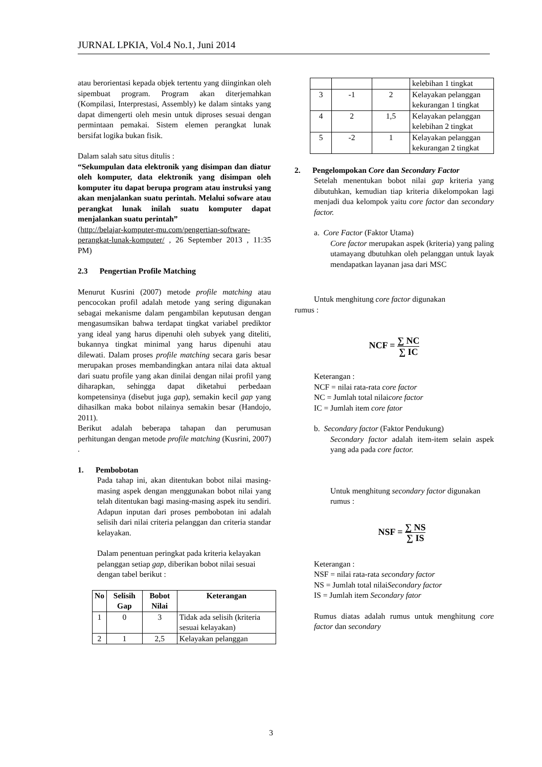JURNAL LPKIA, Vol.4 No.1, Juni 2014
atau berorientasi kepada objek tertentu yang diinginkan oleh sipembuat program. Program akan diterjemahkan (Kompilasi, Interprestasi, Assembly) ke dalam sintaks yang dapat dimengerti oleh mesin untuk diproses sesuai dengan permintaan pemakai. Sistem elemen perangkat lunak bersifat logika bukan fisik.
Dalam salah satu situs ditulis :
“Sekumpulan data elektronik yang disimpan dan diatur oleh komputer, data elektronik yang disimpan oleh komputer itu dapat berupa program atau instruksi yang akan menjalankan suatu perintah. Melalui sofware atau perangkat lunak inilah suatu komputer dapat menjalankan suatu perintah”
(http://belajar-komputer-mu.com/pengertian-software-perangkat-lunak-komputer/ , 26 September 2013 , 11:35 PM)
2.3 Pengertian Profile Matching
Menurut Kusrini (2007) metode profile matching atau pencocokan profil adalah metode yang sering digunakan sebagai mekanisme dalam pengambilan keputusan dengan mengasumsikan bahwa terdapat tingkat variabel prediktor yang ideal yang harus dipenuhi oleh subyek yang diteliti, bukannya tingkat minimal yang harus dipenuhi atau dilewati. Dalam proses profile matching secara garis besar merupakan proses membandingkan antara nilai data aktual dari suatu profile yang akan dinilai dengan nilai profil yang diharapkan, sehingga dapat diketahui perbedaan kompetensinya (disebut juga gap), semakin kecil gap yang dihasilkan maka bobot nilainya semakin besar (Handojo, 2011).
Berikut adalah beberapa tahapan dan perumusan perhitungan dengan metode profile matching (Kusrini, 2007) .
1. Pembobotan
Pada tahap ini, akan ditentukan bobot nilai masing-masing aspek dengan menggunakan bobot nilai yang telah ditentukan bagi masing-masing aspek itu sendiri. Adapun inputan dari proses pembobotan ini adalah selisih dari nilai criteria pelanggan dan criteria standar kelayakan.
Dalam penentuan peringkat pada kriteria kelayakan pelanggan setiap gap, diberikan bobot nilai sesuai dengan tabel berikut :
| No | Selisih Gap | Bobot Nilai | Keterangan |
| --- | --- | --- | --- |
| 1 | 0 | 3 | Tidak ada selisih (kriteria sesuai kelayakan) |
| 2 | 1 | 2,5 | Kelayakan pelanggan |
| | | | kelebihan 1 tingkat |
| 3 | -1 | 2 | Kelayakan pelanggan kekurangan 1 tingkat |
| 4 | 2 | 1,5 | Kelayakan pelanggan kelebihan 2 tingkat |
| 5 | -2 | 1 | Kelayakan pelanggan kekurangan 2 tingkat |
2. Pengelompokan Core dan Secondary Factor
Setelah menentukan bobot nilai gap kriteria yang dibutuhkan, kemudian tiap kriteria dikelompokan lagi menjadi dua kelompok yaitu core factor dan secondary factor.
a. Core Factor (Faktor Utama)
Core factor merupakan aspek (kriteria) yang paling utamayang dbutuhkan oleh pelanggan untuk layak mendapatkan layanan jasa dari MSC
Untuk menghitung core factor digunakan
rumus :
NCF = ∑ NC ∑ IC
Keterangan :
NCF = nilai rata-rata core factor
NC = Jumlah total nilaicore factor
IC = Jumlah item core fator
b. Secondary factor (Faktor Pendukung)
Secondary factor adalah item-item selain aspek yang ada pada core factor.
Untuk menghitung secondary factor digunakan rumus :
NSF = ∑ NS ∑ IS
Keterangan :
NSF = nilai rata-rata secondary factor
NS = Jumlah total nilaiSecondary factor
IS = Jumlah item Secondary fator
Rumus diatas adalah rumus untuk menghitung core factor dan secondary
3